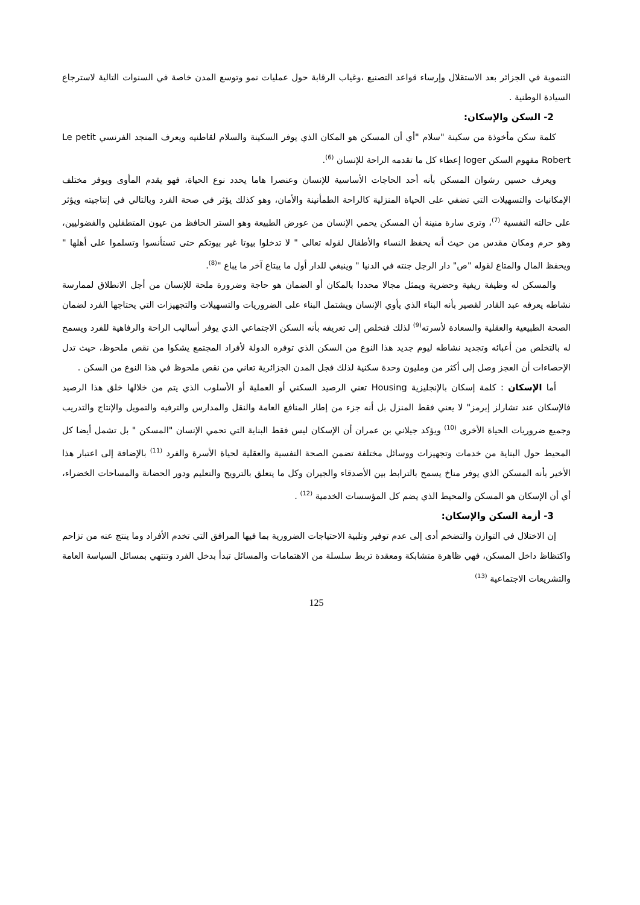التنموية في الجزائر بعد الاستقلال وإرساء قواعد التصنيع ،وغياب الرقابة حول عمليات نمو وتوسع المدن خاصة في السنوات التالية لاسترجاع السيادة الوطنية .
2- السكن والإسكان:
كلمة سكن مأخوذة من سكينة "سلام "أي أن المسكن هو المكان الذي يوفر السكينة والسلام لقاطنيه ويعرف المنجد الفرنسي Le petit Robert مفهوم السكن loger إعطاء كل ما تقدمه الراحة للإنسان <sup>(6)</sup>.
ويعرف حسين رشوان المسكن بأنه أحد الحاجات الأساسية للإنسان وعنصرا هاما يحدد نوع الحياة، فهو يقدم المأوى ويوفر مختلف الإمكانيات والتسهيلات التي تضفي على الحياة المنزلية كالراحة الطمأنينة والأمان، وهو كذلك يؤثر في صحة الفرد وبالتالي في إنتاجيته ويؤثر على حالته النفسية <sup>(7)</sup>، وترى سارة منينة أن المسكن يحمي الإنسان من عورض الطبيعة وهو الستر الحافظ من عيون المتطفلين والفضوليين، وهو حرم ومكان مقدس من حيث أنه يحفظ النساء والأطفال لقوله تعالى " لا تدخلوا بيوتا غير بيوتكم حتى تستأنسوا وتسلموا على أهلها " ويحفظ المال والمتاع لقوله "ص" دار الرجل جنته في الدنيا " وينبغي للدار أول ما يبتاع آخر ما يباع "<sup>(8)</sup>.
والمسكن له وظيفة ريفية وحضرية ويمثل مجالا محددا بالمكان أو الضمان هو حاجة وضرورة ملحة للإنسان من أجل الانطلاق لممارسة نشاطه يعرفه عبد القادر لقصير بأنه البناء الذي يأوي الإنسان ويشتمل البناء على الضروريات والتسهيلات والتجهيزات التي يحتاجها الفرد لضمان الصحة الطبيعية والعقلية والسعادة لأسرته<sup>(9)</sup> لذلك فنخلص إلى تعريفه بأنه السكن الاجتماعي الذي يوفر أساليب الراحة والرفاهية للفرد ويسمح له بالتخلص من أعبائه وتجديد نشاطه ليوم جديد هذا النوع من السكن الذي توفره الدولة لأفراد المجتمع يشكوا من نقص ملحوظ، حيث تدل الإحصاءات أن العجز وصل إلى أكثر من ومليون وحدة سكنية لذلك فجل المدن الجزائرية تعاني من نقص ملحوظ في هذا النوع من السكن .
أما الإسكان : كلمة إسكان بالإنجليزية Housing تعني الرصيد السكني أو العملية أو الأسلوب الذي يتم من خلالها خلق هذا الرصيد فالإسكان عند تشارلز إبرمز" لا يعني فقط المنزل بل أنه جزء من إطار المنافع العامة والنقل والمدارس والترفيه والتمويل والإنتاج والتدريب وجميع ضروريات الحياة الأخرى <sup>(10)</sup> ويؤكد جيلاني بن عمران أن الإسكان ليس فقط البناية التي تحمي الإنسان "المسكن " بل تشمل أيضا كل المحيط حول البناية من خدمات وتجهيزات ووسائل مختلفة تضمن الصحة النفسية والعقلية لحياة الأسرة والفرد <sup>(11)</sup> بالإضافة إلى اعتبار هذا الأخير بأنه المسكن الذي يوفر مناخ يسمح بالترابط بين الأصدقاء والجيران وكل ما يتعلق بالترويح والتعليم ودور الحضانة والمساحات الخضراء، أي أن الإسكان هو المسكن والمحيط الذي يضم كل المؤسسات الخدمية <sup>(12)</sup> .
3- أزمة السكن والإسكان:
إن الاختلال في التوازن والتضخم أدى إلى عدم توفير وتلبية الاحتياجات الضرورية بما فيها المرافق التي تخدم الأفراد وما ينتج عنه من تزاحم واكتظاظ داخل المسكن، فهي ظاهرة متشابكة ومعقدة تربط سلسلة من الاهتمامات والمسائل تبدأ بدخل الفرد وتنتهي بمسائل السياسة العامة والتشريعات الاجتماعية <sup>(13)</sup>
125